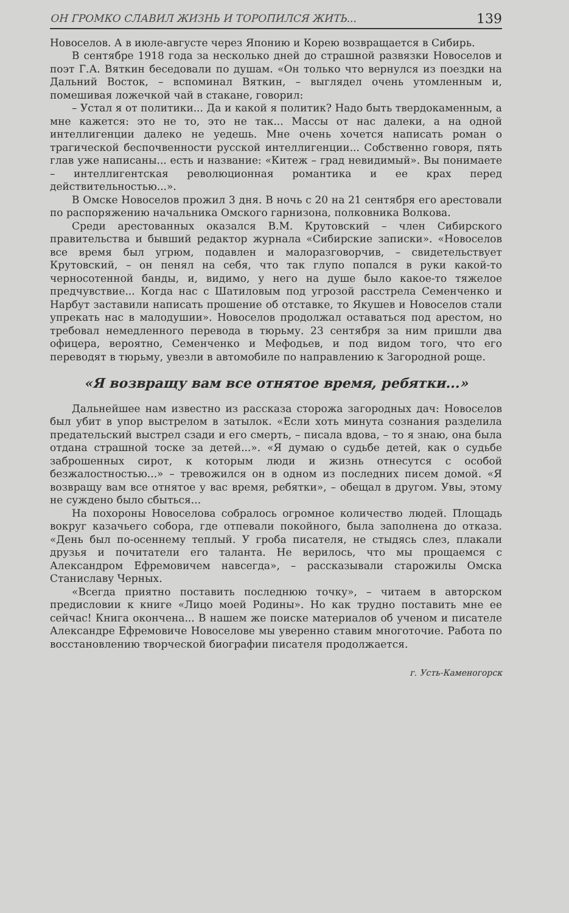ОН ГРОМКО СЛАВИЛ ЖИЗНЬ И ТОРОПИЛСЯ ЖИТЬ... 139
Новоселов. А в июле-августе через Японию и Корею возвращается в Сибирь.
В сентябре 1918 года за несколько дней до страшной развязки Новоселов и поэт Г.А. Вяткин беседовали по душам. «Он только что вернулся из поездки на Дальний Восток, – вспоминал Вяткин, – выглядел очень утомленным и, помешивая ложечкой чай в стакане, говорил:
– Устал я от политики... Да и какой я политик? Надо быть твердокаменным, а мне кажется: это не то, это не так... Массы от нас далеки, а на одной интеллигенции далеко не уедешь. Мне очень хочется написать роман о трагической беспочвенности русской интеллигенции... Собственно говоря, пять глав уже написаны... есть и название: «Китеж – град невидимый». Вы понимаете – интеллигентская революционная романтика и ее крах перед действительностью...».
В Омске Новоселов прожил 3 дня. В ночь с 20 на 21 сентября его арестовали по распоряжению начальника Омского гарнизона, полковника Волкова.
Среди арестованных оказался В.М. Крутовский – член Сибирского правительства и бывший редактор журнала «Сибирские записки». «Новоселов все время был угрюм, подавлен и малоразговорчив, – свидетельствует Крутовский, – он пенял на себя, что так глупо попался в руки какой-то черносотенной банды, и, видимо, у него на душе было какое-то тяжелое предчувствие... Когда нас с Шатиловым под угрозой расстрела Семенченко и Нарбут заставили написать прошение об отставке, то Якушев и Новоселов стали упрекать нас в малодушии». Новоселов продолжал оставаться под арестом, но требовал немедленного перевода в тюрьму. 23 сентября за ним пришли два офицера, вероятно, Семенченко и Мефодьев, и под видом того, что его переводят в тюрьму, увезли в автомобиле по направлению к Загородной роще.
«Я возвращу вам все отнятое время, ребятки...»
Дальнейшее нам известно из рассказа сторожа загородных дач: Новоселов был убит в упор выстрелом в затылок. «Если хоть минута сознания разделила предательский выстрел сзади и его смерть, – писала вдова, – то я знаю, она была отдана страшной тоске за детей...». «Я думаю о судьбе детей, как о судьбе заброшенных сирот, к которым люди и жизнь отнесутся с особой безжалостностью...» – тревожился он в одном из последних писем домой. «Я возвращу вам все отнятое у вас время, ребятки», – обещал в другом. Увы, этому не суждено было сбыться...
На похороны Новоселова собралось огромное количество людей. Площадь вокруг казачьего собора, где отпевали покойного, была заполнена до отказа. «День был по-осеннему теплый. У гроба писателя, не стыдясь слез, плакали друзья и почитатели его таланта. Не верилось, что мы прощаемся с Александром Ефремовичем навсегда», – рассказывали старожилы Омска Станиславу Черных.
«Всегда приятно поставить последнюю точку», – читаем в авторском предисловии к книге «Лицо моей Родины». Но как трудно поставить мне ее сейчас! Книга окончена... В нашем же поиске материалов об ученом и писателе Александре Ефремовиче Новоселове мы уверенно ставим многоточие. Работа по восстановлению творческой биографии писателя продолжается.
г. Усть-Каменогорск